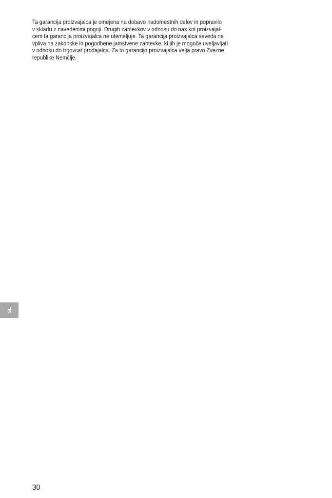Ta garancija proizvajalca je omejena na dobavo nadomestnih delov in popravilo
v skladu z navedenimi pogoji. Drugih zahtevkov v odnosu do nas kot proizvajal-
cem ta garancija proizvajalca ne utemeljuje. Ta garancija proizvajalca seveda ne
vpliva na zakonske in pogodbene jamstvene zahtevke, ki jih je mogoče uveljavljati
v odnosu do trgovca/ prodajalca. Za to garancijo proizvajalca velja pravo Zvezne
republike Nemčije.
SL
30